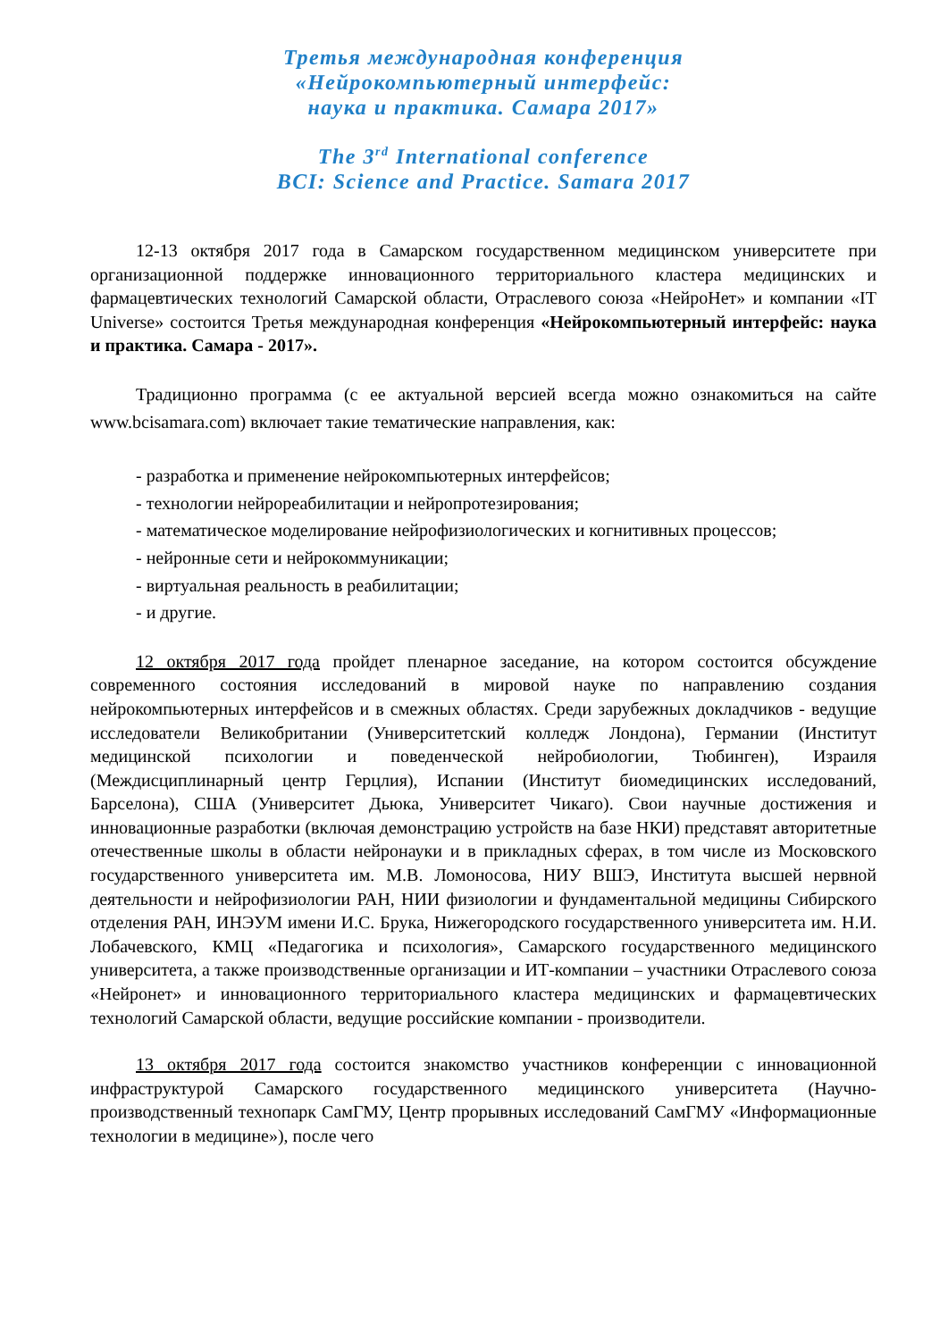Третья международная конференция
«Нейрокомпьютерный интерфейс:
наука и практика. Самара 2017»
The 3<sup>rd</sup> International conference
BCI: Science and Practice. Samara 2017
12-13 октября 2017 года в Самарском государственном медицинском университете при организационной поддержке инновационного территориального кластера медицинских и фармацевтических технологий Самарской области, Отраслевого союза «НейроНет» и компании «IT Universe» состоится Третья международная конференция «Нейрокомпьютерный интерфейс: наука и практика. Самара - 2017».
Традиционно программа (с ее актуальной версией всегда можно ознакомиться на сайте www.bcisamara.com) включает такие тематические направления, как:
- разработка и применение нейрокомпьютерных интерфейсов;
- технологии нейрореабилитации и нейропротезирования;
- математическое моделирование нейрофизиологических и когнитивных процессов;
- нейронные сети и нейрокоммуникации;
- виртуальная реальность в реабилитации;
- и другие.
12 октября 2017 года пройдет пленарное заседание, на котором состоится обсуждение современного состояния исследований в мировой науке по направлению создания нейрокомпьютерных интерфейсов и в смежных областях. Среди зарубежных докладчиков - ведущие исследователи Великобритании (Университетский колледж Лондона), Германии (Институт медицинской психологии и поведенческой нейробиологии, Тюбинген), Израиля (Междисциплинарный центр Герцлия), Испании (Институт биомедицинских исследований, Барселона), США (Университет Дьюка, Университет Чикаго). Свои научные достижения и инновационные разработки (включая демонстрацию устройств на базе НКИ) представят авторитетные отечественные школы в области нейронауки и в прикладных сферах, в том числе из Московского государственного университета им. М.В. Ломоносова, НИУ ВШЭ, Института высшей нервной деятельности и нейрофизиологии РАН, НИИ физиологии и фундаментальной медицины Сибирского отделения РАН, ИНЭУМ имени И.С. Брука, Нижегородского государственного университета им. Н.И. Лобачевского, КМЦ «Педагогика и психология», Самарского государственного медицинского университета, а также производственные организации и ИТ-компании – участники Отраслевого союза «Нейронет» и инновационного территориального кластера медицинских и фармацевтических технологий Самарской области, ведущие российские компании - производители.
13 октября 2017 года состоится знакомство участников конференции с инновационной инфраструктурой Самарского государственного медицинского университета (Научно-производственный технопарк СамГМУ, Центр прорывных исследований СамГМУ «Информационные технологии в медицине»), после чего